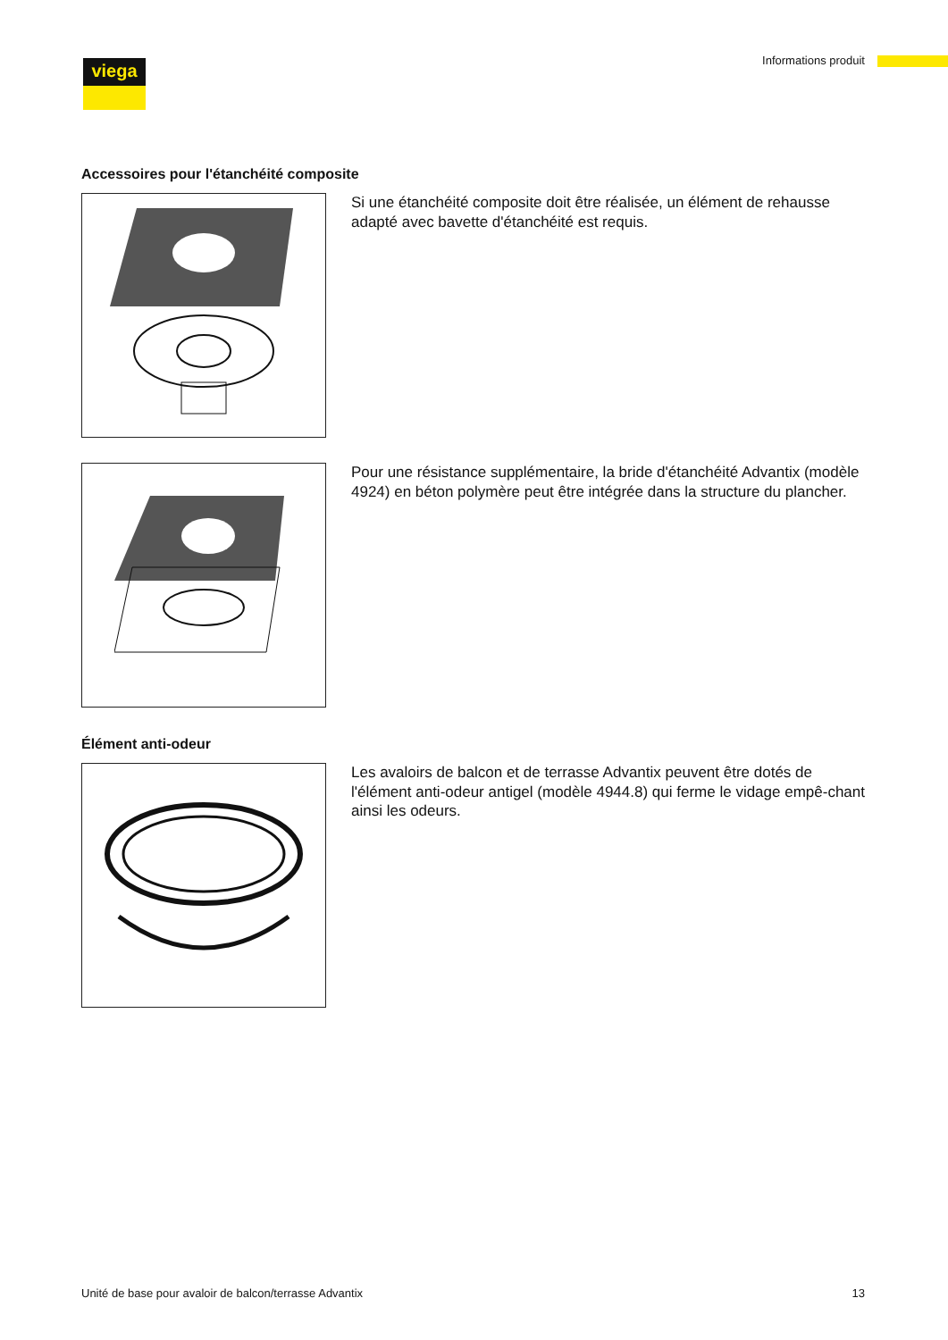viega
Informations produit
Accessoires pour l'étanchéité composite
Si une étanchéité composite doit être réalisée, un élément de rehausse adapté avec bavette d'étanchéité est requis.
Pour une résistance supplémentaire, la bride d'étanchéité Advantix (modèle 4924) en béton polymère peut être intégrée dans la structure du plancher.
Élément anti-odeur
Les avaloirs de balcon et de terrasse Advantix peuvent être dotés de l'élément anti-odeur antigel (modèle 4944.8) qui ferme le vidage empê-chant ainsi les odeurs.
Unité de base pour avaloir de balcon/terrasse Advantix 13